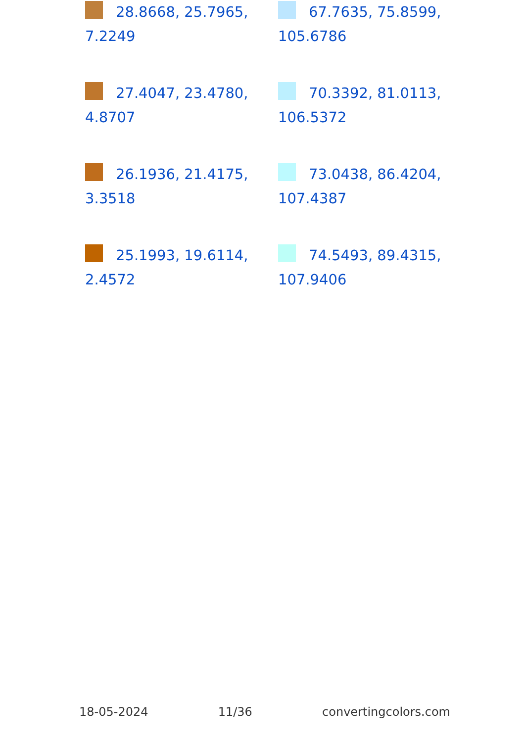28.8668, 25.7965, 7.2249
67.7635, 75.8599, 105.6786
27.4047, 23.4780, 4.8707
70.3392, 81.0113, 106.5372
26.1936, 21.4175, 3.3518
73.0438, 86.4204, 107.4387
25.1993, 19.6114, 2.4572
74.5493, 89.4315, 107.9406
18-05-2024 11/36 convertingcolors.com